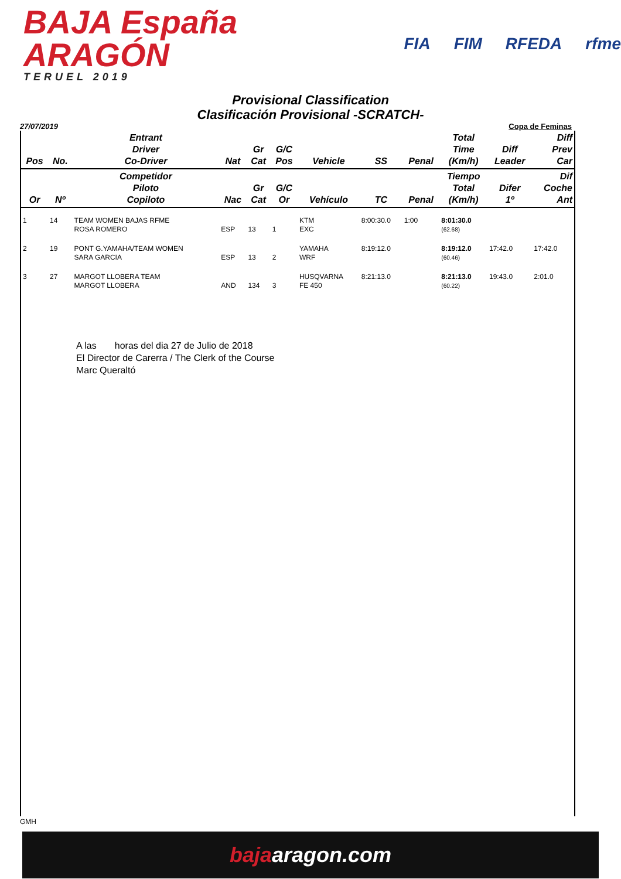BAJA España ARAGÓN
TERUEL 2019
FIA FIM RFEDA rfme
Provisional Classification
Clasificación Provisional -SCRATCH-
27/07/2019 Copa de Feminas
| Pos | No. | Entrant Driver Co-Driver | Nat | Gr Cat | G/C Pos | Vehicle | SS | Penal | Total Time (Km/h) | Diff Leader | Diff Prev Car |
| --- | --- | --- | --- | --- | --- | --- | --- | --- | --- | --- | --- |
| Or | Nº | Competidor Piloto Copiloto | Nac | Gr Cat | G/C Or | Vehículo | TC | Penal | Tiempo Total (Km/h) | Difer 1º | Dif Coche Ant |
| 1 | 14 | TEAM WOMEN BAJAS RFME ROSA ROMERO | ESP | 13 | 1 | KTM EXC | 8:00:30.0 | 1:00 | 8:01:30.0 (62.68) | | |
| 2 | 19 | PONT G.YAMAHA/TEAM WOMEN SARA GARCIA | ESP | 13 | 2 | YAMAHA WRF | 8:19:12.0 | | 8:19:12.0 (60.46) | 17:42.0 | 17:42.0 |
| 3 | 27 | MARGOT LLOBERA TEAM MARGOT LLOBERA | AND | 134 | 3 | HUSQVARNA FE 450 | 8:21:13.0 | | 8:21:13.0 (60.22) | 19:43.0 | 2:01.0 |
A las horas del dia 27 de Julio de 2018
El Director de Carerra / The Clerk of the Course
Marc Queraltó
GMH
bajaaragon.com